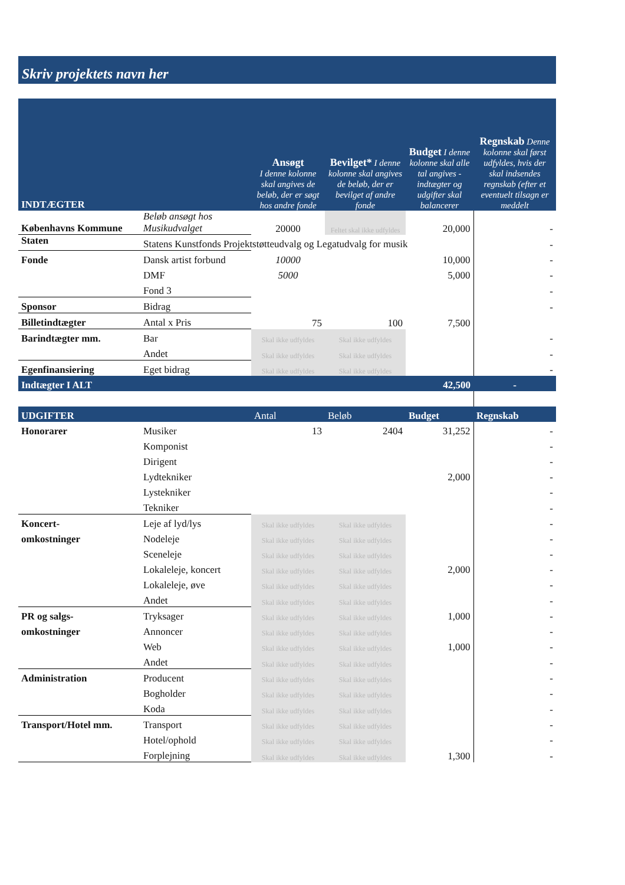Skriv projektets navn her
| INDTÆGTER | | Ansøgt I denne kolonne skal angives de beløb, der er søgt hos andre fonde | Bevilget* I denne kolonne skal angives de beløb, der er bevilget af andre fonde | Budget I denne kolonne skal alle tal angives - indtægter og udgifter skal balancerer | Regnskab Denne kolonne skal først udfyldes, hvis der skal indsendes regnskab (efter et eventuelt tilsagn er meddelt |
| --- | --- | --- | --- | --- | --- |
| Københavns Kommune | Beløb ansøgt hos Musikudvalget | 20000 | Feltet skal ikke udfyldes | 20,000 | - |
| Staten | Statens Kunstfonds Projektstøtteudvalg og Legatudvalg for musik | | | | - |
| Fonde | Dansk artist forbund | 10000 | | 10,000 | - |
| | DMF | 5000 | | 5,000 | - |
| | Fond 3 | | | | - |
| Sponsor | Bidrag | | | | - |
| Billetindtægter | Antal x Pris | 75 | 100 | 7,500 | |
| Barindtægter mm. | Bar | Skal ikke udfyldes | Skal ikke udfyldes | | - |
| | Andet | Skal ikke udfyldes | Skal ikke udfyldes | | - |
| Egenfinansiering | Eget bidrag | Skal ikke udfyldes | Skal ikke udfyldes | | - |
| Indtægter I ALT | | | | 42,500 | - |
| UDGIFTER | | Antal | Beløb | Budget | Regnskab |
| Honorarer | Musiker | 13 | 2404 | 31,252 | - |
| | Komponist | | | | - |
| | Dirigent | | | | - |
| | Lydtekniker | | | 2,000 | - |
| | Lystekniker | | | | - |
| | Tekniker | | | | - |
| Koncert- | Leje af lyd/lys | Skal ikke udfyldes | Skal ikke udfyldes | | - |
| omkostninger | Nodeleje | Skal ikke udfyldes | Skal ikke udfyldes | | - |
| | Sceneleje | Skal ikke udfyldes | Skal ikke udfyldes | | - |
| | Lokaleleje, koncert | Skal ikke udfyldes | Skal ikke udfyldes | 2,000 | - |
| | Lokaleleje, øve | Skal ikke udfyldes | Skal ikke udfyldes | | - |
| | Andet | Skal ikke udfyldes | Skal ikke udfyldes | | - |
| PR og salgs- | Tryksager | Skal ikke udfyldes | Skal ikke udfyldes | 1,000 | - |
| omkostninger | Annoncer | Skal ikke udfyldes | Skal ikke udfyldes | | - |
| | Web | Skal ikke udfyldes | Skal ikke udfyldes | 1,000 | - |
| | Andet | Skal ikke udfyldes | Skal ikke udfyldes | | - |
| Administration | Producent | Skal ikke udfyldes | Skal ikke udfyldes | | - |
| | Bogholder | Skal ikke udfyldes | Skal ikke udfyldes | | - |
| | Koda | Skal ikke udfyldes | Skal ikke udfyldes | | - |
| Transport/Hotel mm. | Transport | Skal ikke udfyldes | Skal ikke udfyldes | | - |
| | Hotel/ophold | Skal ikke udfyldes | Skal ikke udfyldes | | - |
| | Forplejning | Skal ikke udfyldes | Skal ikke udfyldes | 1,300 | - |